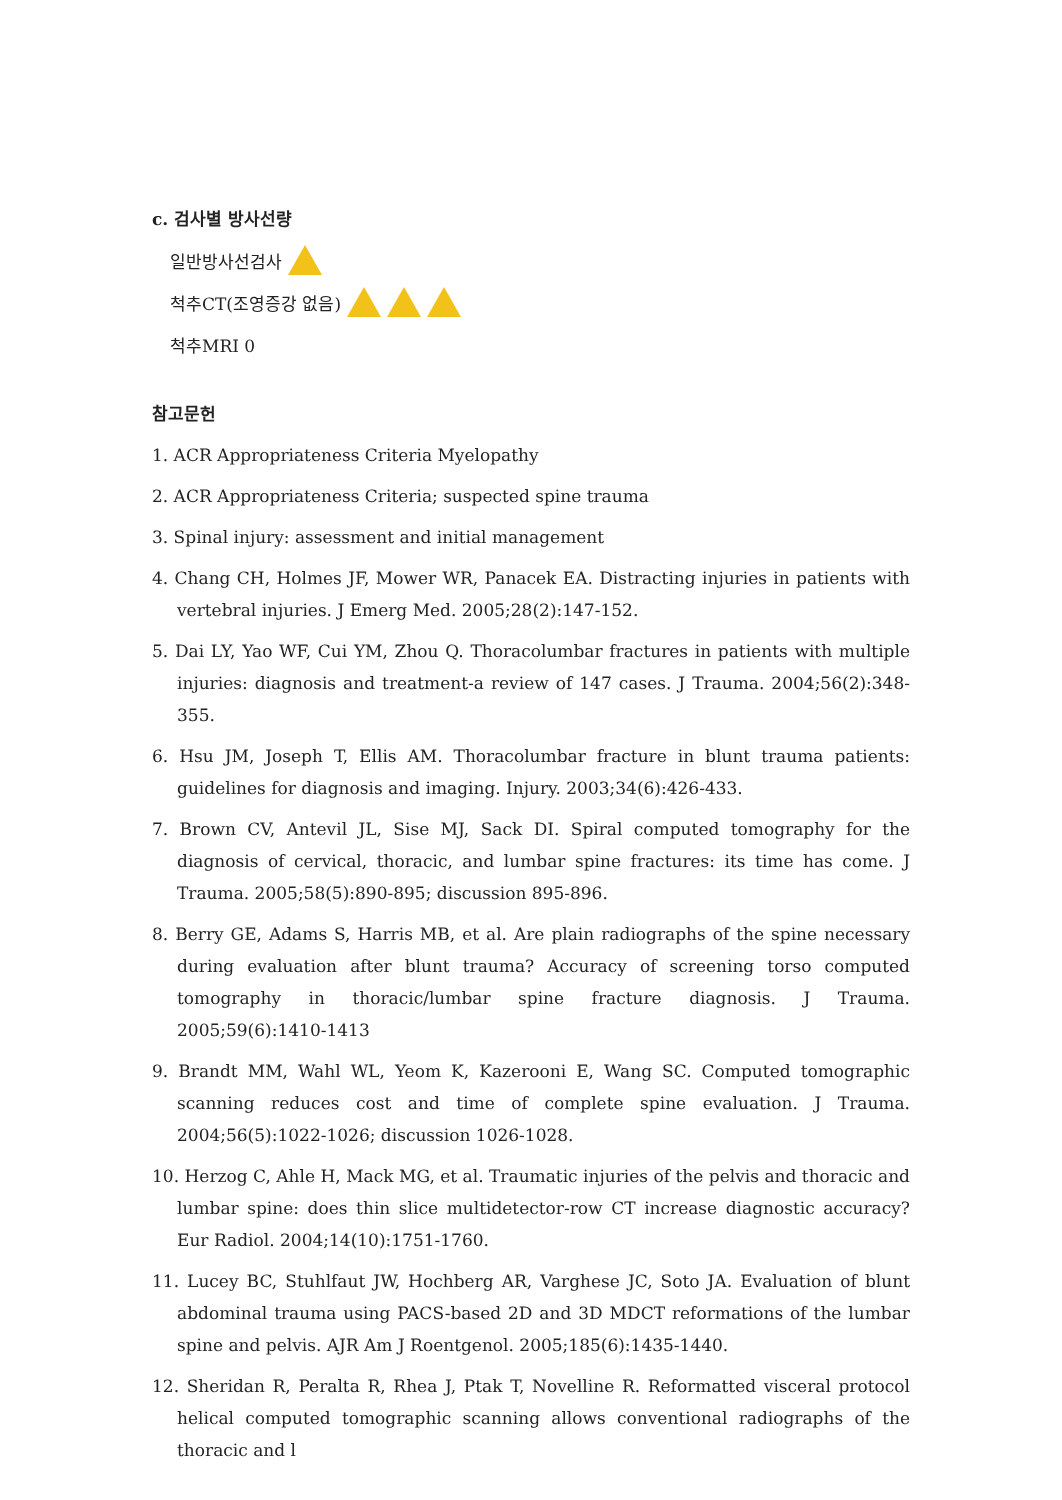c. 검사별 방사선량
일반방사선검사
척추CT(조영증강 없음)
척추MRI 0
참고문헌
1. ACR Appropriateness Criteria Myelopathy
2. ACR Appropriateness Criteria; suspected spine trauma
3. Spinal injury: assessment and initial management
4. Chang CH, Holmes JF, Mower WR, Panacek EA. Distracting injuries in patients with vertebral injuries. J Emerg Med. 2005;28(2):147-152.
5. Dai LY, Yao WF, Cui YM, Zhou Q. Thoracolumbar fractures in patients with multiple injuries: diagnosis and treatment-a review of 147 cases. J Trauma. 2004;56(2):348-355.
6. Hsu JM, Joseph T, Ellis AM. Thoracolumbar fracture in blunt trauma patients: guidelines for diagnosis and imaging. Injury. 2003;34(6):426-433.
7. Brown CV, Antevil JL, Sise MJ, Sack DI. Spiral computed tomography for the diagnosis of cervical, thoracic, and lumbar spine fractures: its time has come. J Trauma. 2005;58(5):890-895; discussion 895-896.
8. Berry GE, Adams S, Harris MB, et al. Are plain radiographs of the spine necessary during evaluation after blunt trauma? Accuracy of screening torso computed tomography in thoracic/lumbar spine fracture diagnosis. J Trauma. 2005;59(6):1410-1413
9. Brandt MM, Wahl WL, Yeom K, Kazerooni E, Wang SC. Computed tomographic scanning reduces cost and time of complete spine evaluation. J Trauma. 2004;56(5):1022-1026; discussion 1026-1028.
10. Herzog C, Ahle H, Mack MG, et al. Traumatic injuries of the pelvis and thoracic and lumbar spine: does thin slice multidetector-row CT increase diagnostic accuracy? Eur Radiol. 2004;14(10):1751-1760.
11. Lucey BC, Stuhlfaut JW, Hochberg AR, Varghese JC, Soto JA. Evaluation of blunt abdominal trauma using PACS-based 2D and 3D MDCT reformations of the lumbar spine and pelvis. AJR Am J Roentgenol. 2005;185(6):1435-1440.
12. Sheridan R, Peralta R, Rhea J, Ptak T, Novelline R. Reformatted visceral protocol helical computed tomographic scanning allows conventional radiographs of the thoracic and l